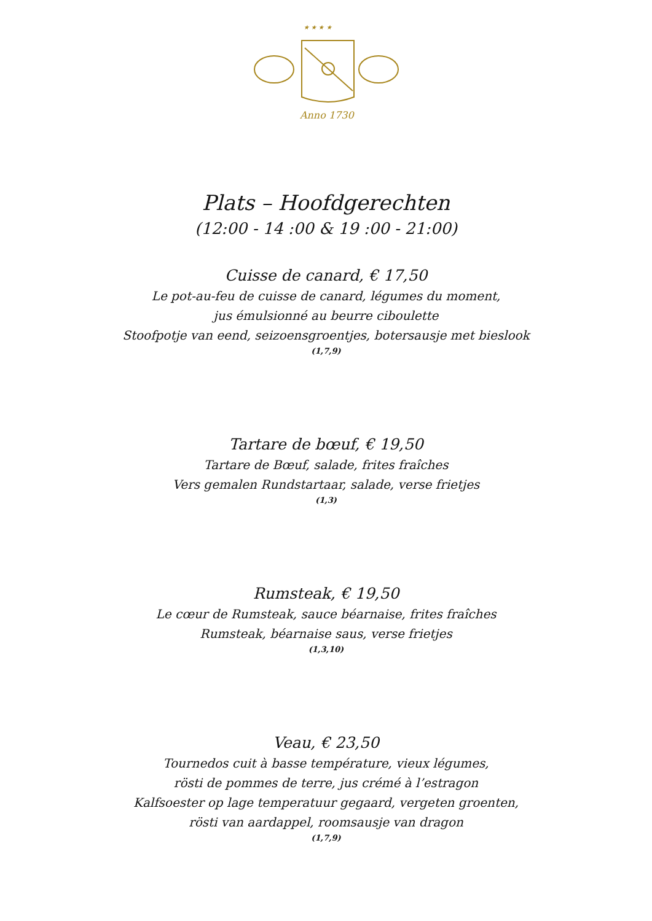★ ★ ★ ★
Anno 1730
Plats – Hoofdgerechten
(12:00 - 14 :00 & 19 :00 - 21:00)
Cuisse de canard, € 17,50
Le pot-au-feu de cuisse de canard, légumes du moment,
jus émulsionné au beurre ciboulette
Stoofpotje van eend, seizoensgroentjes, botersausje met bieslook
(1,7,9)
Tartare de bœuf, € 19,50
Tartare de Bœuf, salade, frites fraîches
Vers gemalen Rundstartaar, salade, verse frietjes
(1,3)
Rumsteak, € 19,50
Le cœur de Rumsteak, sauce béarnaise, frites fraîches
Rumsteak, béarnaise saus, verse frietjes
(1,3,10)
Veau, € 23,50
Tournedos cuit à basse température, vieux légumes,
rösti de pommes de terre, jus crémé à l’estragon
Kalfsoester op lage temperatuur gegaard, vergeten groenten,
rösti van aardappel, roomsausje van dragon
(1,7,9)